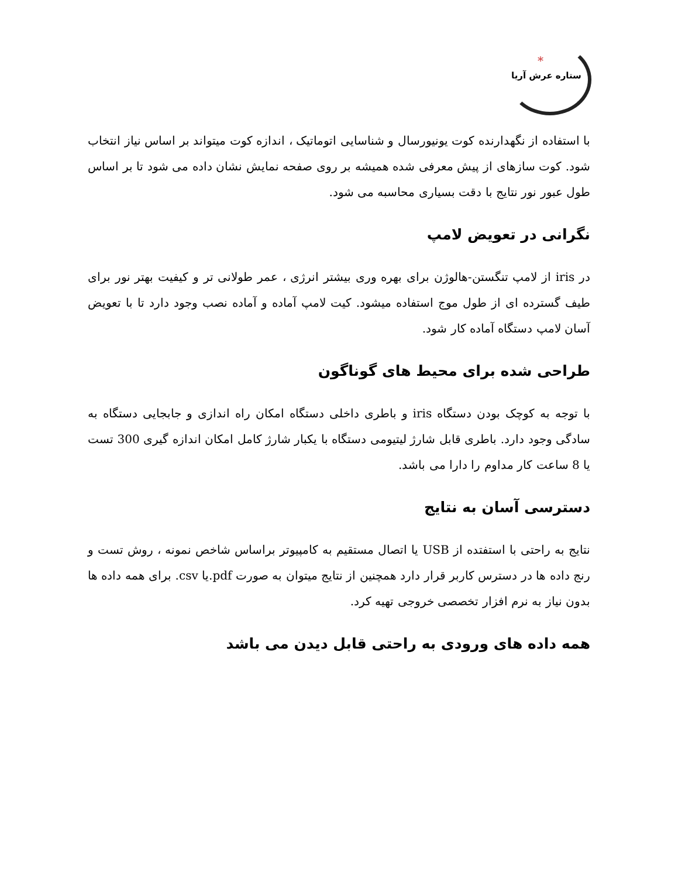*
ستاره عرش آریا
با استفاده از نگهدارنده کوت یونیورسال و شناسایی اتوماتیک ، اندازه کوت میتواند بر اساس نیاز انتخاب شود. کوت سازهای از پیش معرفی شده همیشه بر روی صفحه نمایش نشان داده می شود تا بر اساس طول عبور نور نتایج با دقت بسیاری محاسبه می شود.
نگرانی در تعویض لامپ
در iris از لامپ تنگستن-هالوژن برای بهره وری بیشتر انرژی ، عمر طولانی تر و کیفیت بهتر نور برای طیف گسترده ای از طول موج استفاده میشود. کیت لامپ آماده و آماده نصب وجود دارد تا با تعویض آسان لامپ دستگاه آماده کار شود.
طراحی شده برای محیط های گوناگون
با توجه به کوچک بودن دستگاه iris و باطری داخلی دستگاه امکان راه اندازی و جابجایی دستگاه به سادگی وجود دارد. باطری قابل شارژ لیتیومی دستگاه با یکبار شارژ کامل امکان اندازه گیری 300 تست یا 8 ساعت کار مداوم را دارا می باشد.
دسترسی آسان به نتایج
نتایج به راحتی با استفتده از USB یا اتصال مستقیم به کامپیوتر براساس شاخص نمونه ، روش تست و رنج داده ها در دسترس کاربر قرار دارد همچنین از نتایج میتوان به صورت pdf.یا csv. برای همه داده ها بدون نیاز به نرم افزار تخصصی خروجی تهیه کرد.
همه داده های ورودی به راحتی قابل دیدن می باشد